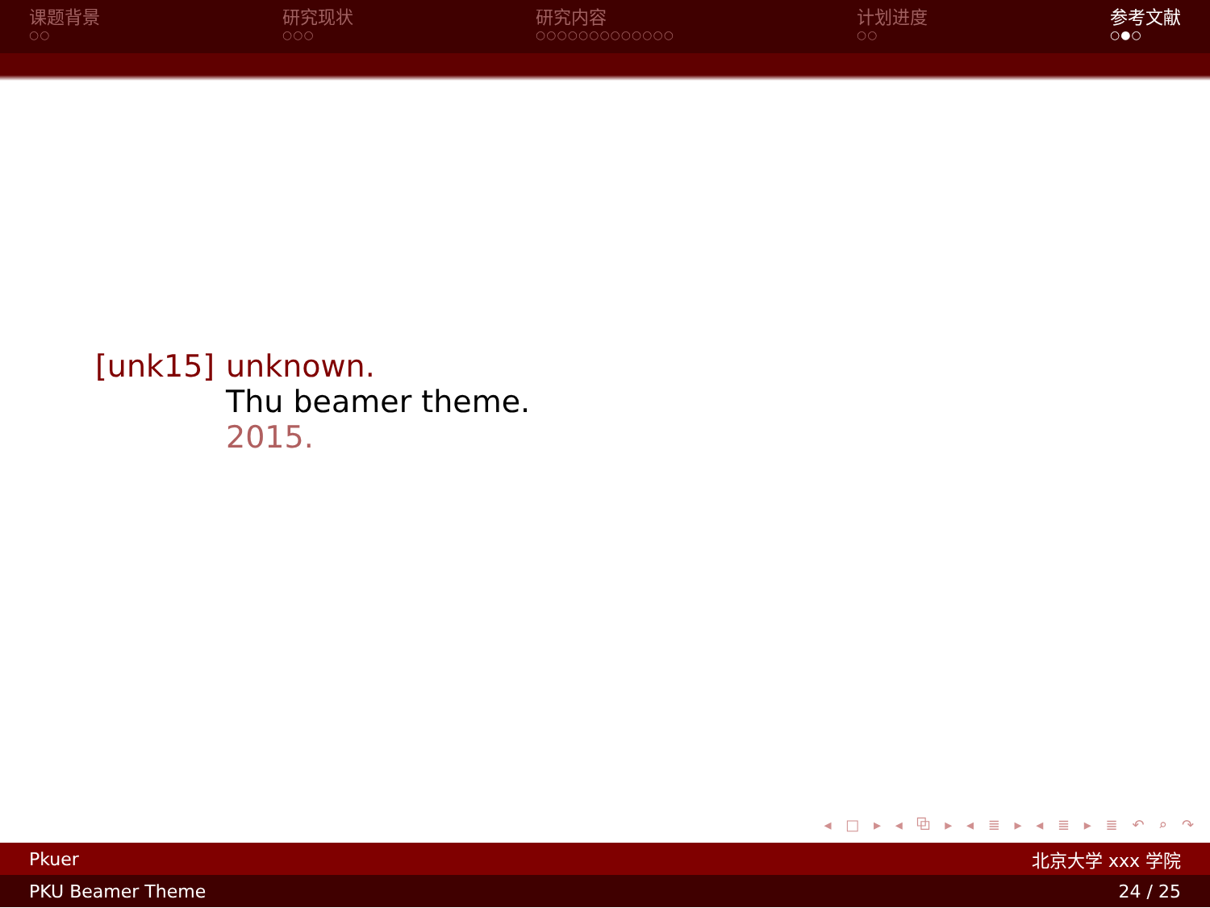课题背景
○○
研究现状
○○○
研究内容
○○○○○○○○○○○○○
计划进度
○○
参考文献
○●○
[unk15] unknown.
Thu beamer theme.
2015.
◂ □ ▸ ◂ ⧉ ▸ ◂ ≣ ▸ ◂ ≣ ▸ ≣ ↶ ⌕ ↷
Pkuer 北京大学 xxx 学院
PKU Beamer Theme 24 / 25